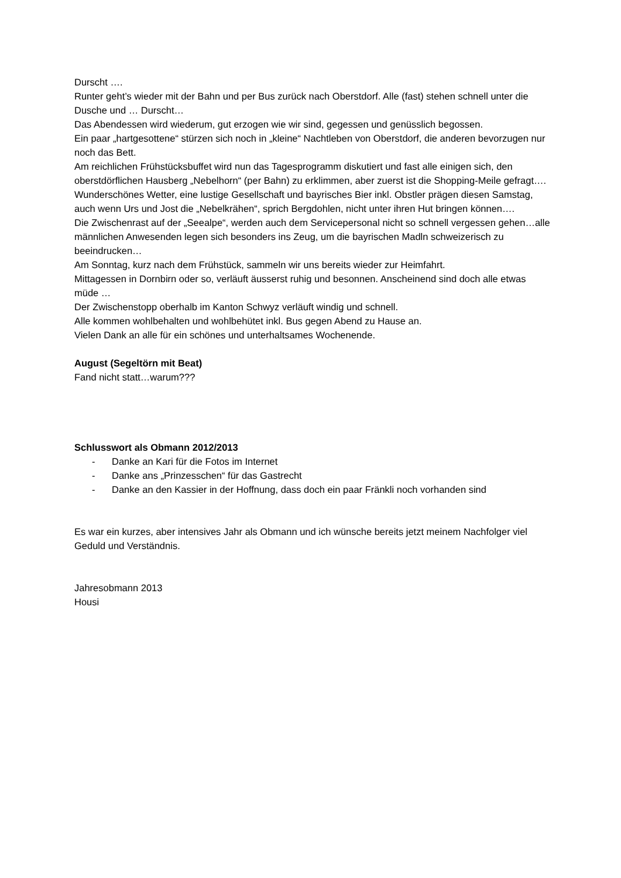Durscht ….
Runter geht’s wieder mit der Bahn und per Bus zurück nach Oberstdorf. Alle (fast) stehen schnell unter die Dusche und … Durscht…
Das Abendessen wird wiederum, gut erzogen wie wir sind, gegessen und genüsslich begossen.
Ein paar „hartgesottene“ stürzen sich noch in „kleine“ Nachtleben von Oberstdorf, die anderen bevorzugen nur noch das Bett.
Am reichlichen Frühstücksbuffet wird nun das Tagesprogramm diskutiert und fast alle einigen sich, den oberstdörflichen Hausberg „Nebelhorn“ (per Bahn) zu erklimmen, aber zuerst ist die Shopping-Meile gefragt….
Wunderschönes Wetter, eine lustige Gesellschaft und bayrisches Bier inkl. Obstler prägen diesen Samstag, auch wenn Urs und Jost die „Nebelkrähen“, sprich Bergdohlen, nicht unter ihren Hut bringen können….
Die Zwischenrast auf der „Seealpe“, werden auch dem Servicepersonal nicht so schnell vergessen gehen…alle männlichen Anwesenden legen sich besonders ins Zeug, um die bayrischen Madln schweizerisch zu beeindrucken…
Am Sonntag, kurz nach dem Frühstück, sammeln wir uns bereits wieder zur Heimfahrt.
Mittagessen in Dornbirn oder so, verläuft äusserst ruhig und besonnen. Anscheinend sind doch alle etwas müde …
Der Zwischenstopp oberhalb im Kanton Schwyz verläuft windig und schnell.
Alle kommen wohlbehalten und wohlbehütet inkl. Bus gegen Abend zu Hause an.
Vielen Dank an alle für ein schönes und unterhaltsames Wochenende.
August (Segeltörn mit Beat)
Fand nicht statt…warum???
Schlusswort als Obmann 2012/2013
- Danke an Kari für die Fotos im Internet
- Danke ans „Prinzesschen“ für das Gastrecht
- Danke an den Kassier in der Hoffnung, dass doch ein paar Fränkli noch vorhanden sind
Es war ein kurzes, aber intensives Jahr als Obmann und ich wünsche bereits jetzt meinem Nachfolger viel Geduld und Verständnis.
Jahresobmann 2013
Housi